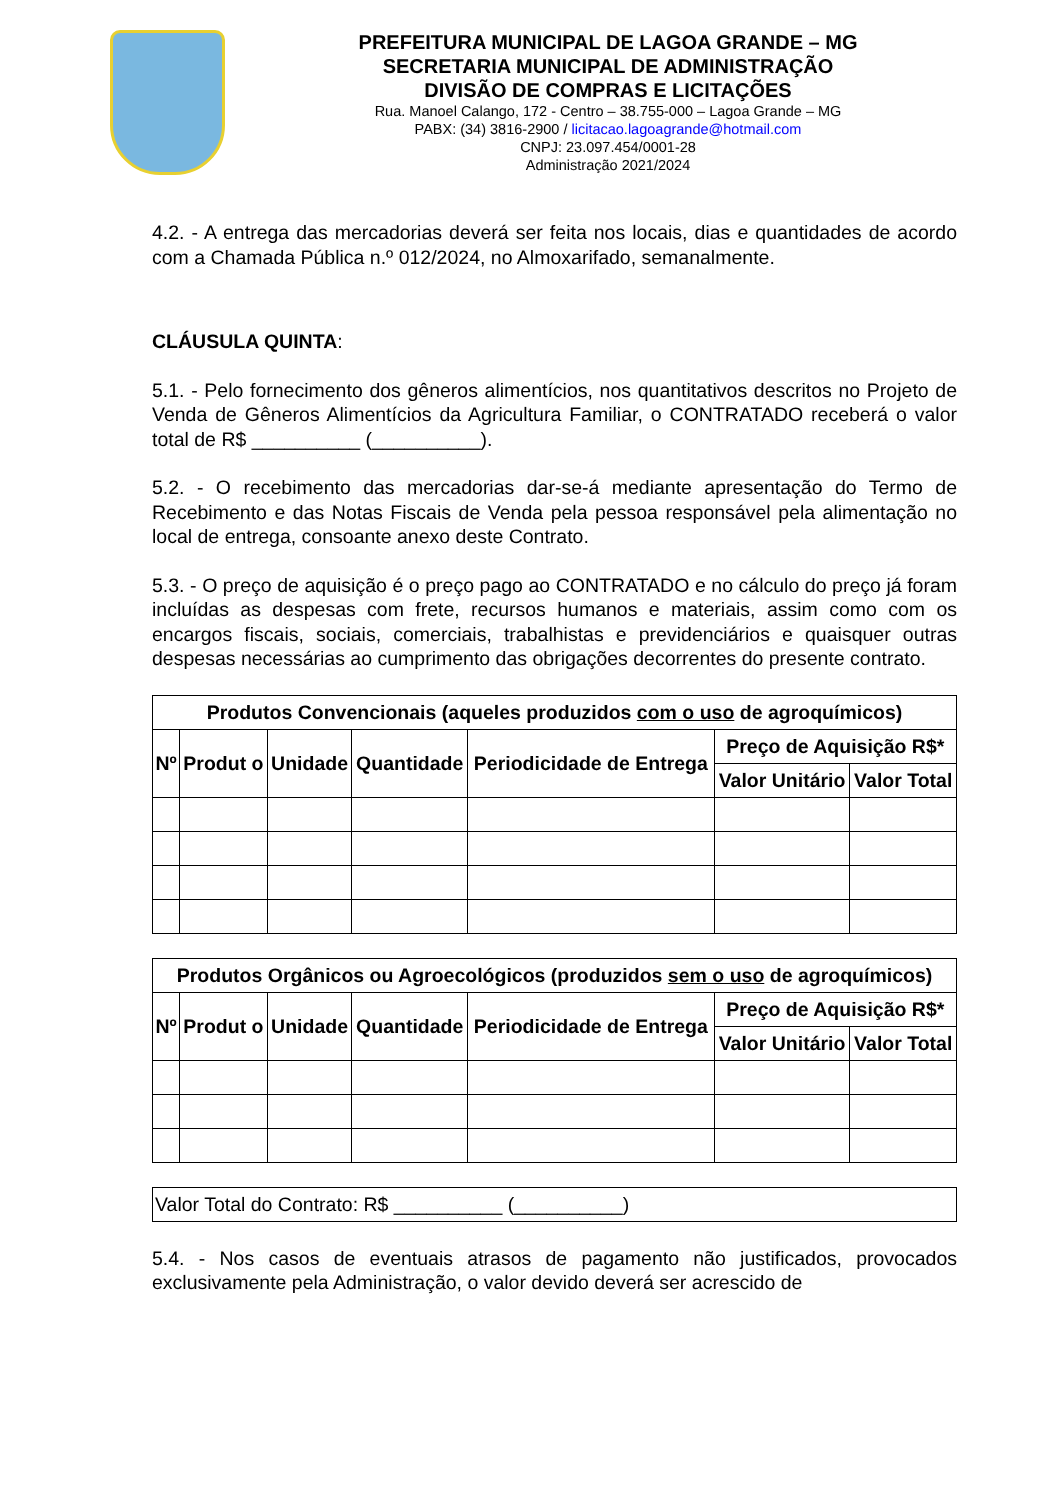PREFEITURA MUNICIPAL DE LAGOA GRANDE – MG
SECRETARIA MUNICIPAL DE ADMINISTRAÇÃO
DIVISÃO DE COMPRAS E LICITAÇÕES
Rua. Manoel Calango, 172 - Centro – 38.755-000 – Lagoa Grande – MG
PABX: (34) 3816-2900 / licitacao.lagoagrande@hotmail.com
CNPJ: 23.097.454/0001-28
Administração 2021/2024
4.2. - A entrega das mercadorias deverá ser feita nos locais, dias e quantidades de acordo com a Chamada Pública n.º 012/2024, no Almoxarifado, semanalmente.
CLÁUSULA QUINTA:
5.1. - Pelo fornecimento dos gêneros alimentícios, nos quantitativos descritos no Projeto de Venda de Gêneros Alimentícios da Agricultura Familiar, o CONTRATADO receberá o valor total de R$ __________ (__________).
5.2. - O recebimento das mercadorias dar-se-á mediante apresentação do Termo de Recebimento e das Notas Fiscais de Venda pela pessoa responsável pela alimentação no local de entrega, consoante anexo deste Contrato.
5.3. - O preço de aquisição é o preço pago ao CONTRATADO e no cálculo do preço já foram incluídas as despesas com frete, recursos humanos e materiais, assim como com os encargos fiscais, sociais, comerciais, trabalhistas e previdenciários e quaisquer outras despesas necessárias ao cumprimento das obrigações decorrentes do presente contrato.
| Produtos Convencionais (aqueles produzidos com o uso de agroquímicos) | | | | | | |
| --- | --- | --- | --- | --- | --- | --- |
| Nº | Produt o | Unidade | Quantidade | Periodicidade de Entrega | Preço de Aquisição R$* | |
| | | | | | Valor Unitário | Valor Total |
| Produtos Orgânicos ou Agroecológicos (produzidos sem o uso de agroquímicos) | | | | | | |
| --- | --- | --- | --- | --- | --- | --- |
| Nº | Produt o | Unidade | Quantidade | Periodicidade de Entrega | Preço de Aquisição R$* | |
| | | | | | Valor Unitário | Valor Total |
| Valor Total do Contrato: R$ __________ (__________) |
5.4. - Nos casos de eventuais atrasos de pagamento não justificados, provocados exclusivamente pela Administração, o valor devido deverá ser acrescido de